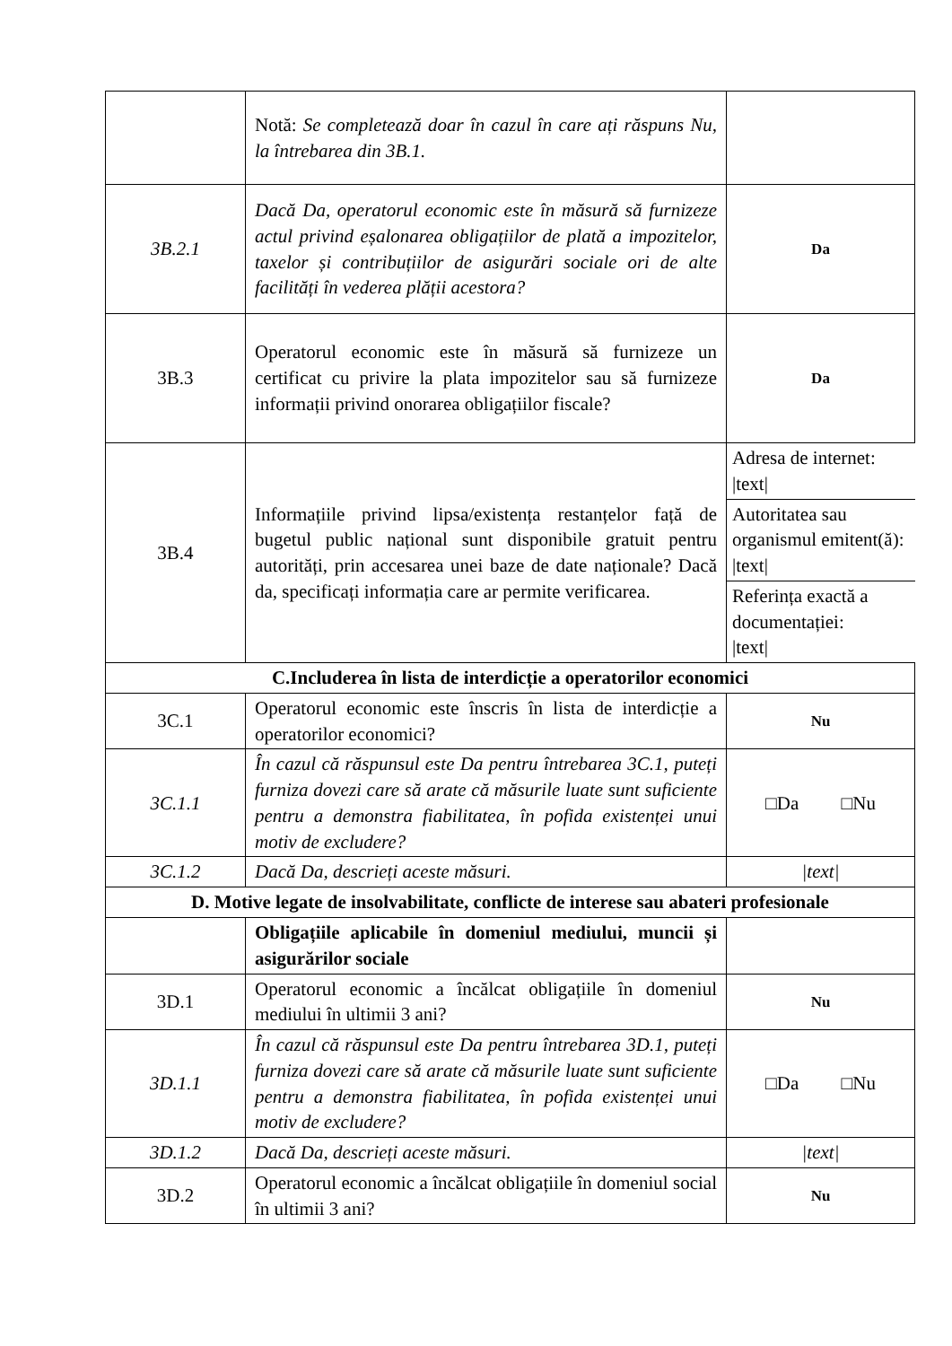| | Notă: Se completează doar în cazul în care ați răspuns Nu, la întrebarea din 3B.1. | |
| 3B.2.1 | Dacă Da, operatorul economic este în măsură să furnizeze actul privind eșalonarea obligațiilor de plată a impozitelor, taxelor și contribuțiilor de asigurări sociale ori de alte facilități în vederea plății acestora? | Da |
| 3B.3 | Operatorul economic este în măsură să furnizeze un certificat cu privire la plata impozitelor sau să furnizeze informații privind onorarea obligațiilor fiscale? | Da |
| 3B.4 | Informațiile privind lipsa/existența restanțelor față de bugetul public național sunt disponibile gratuit pentru autorități, prin accesarea unei baze de date naționale? Dacă da, specificați informația care ar permite verificarea. | Adresa de internet: /text/ Autoritatea sau organismul emitent(ă): /text/ Referința exactă a documentației: /text/ |
| C.Includerea în lista de interdicție a operatorilor economici | | |
| 3C.1 | Operatorul economic este înscris în lista de interdicție a operatorilor economici? | Nu |
| 3C.1.1 | În cazul că răspunsul este Da pentru întrebarea 3C.1, puteți furniza dovezi care să arate că măsurile luate sunt suficiente pentru a demonstra fiabilitatea, în pofida existenței unui motiv de excludere? | □Da □Nu |
| 3C.1.2 | Dacă Da, descrieți aceste măsuri. | /text/ |
| D. Motive legate de insolvabilitate, conflicte de interese sau abateri profesionale | | |
| | Obligațiile aplicabile în domeniul mediului, muncii și asigurărilor sociale | |
| 3D.1 | Operatorul economic a încălcat obligațiile în domeniul mediului în ultimii 3 ani? | Nu |
| 3D.1.1 | În cazul că răspunsul este Da pentru întrebarea 3D.1, puteți furniza dovezi care să arate că măsurile luate sunt suficiente pentru a demonstra fiabilitatea, în pofida existenței unui motiv de excludere? | □Da □Nu |
| 3D.1.2 | Dacă Da, descrieți aceste măsuri. | /text/ |
| 3D.2 | Operatorul economic a încălcat obligațiile în domeniul social în ultimii 3 ani? | Nu |